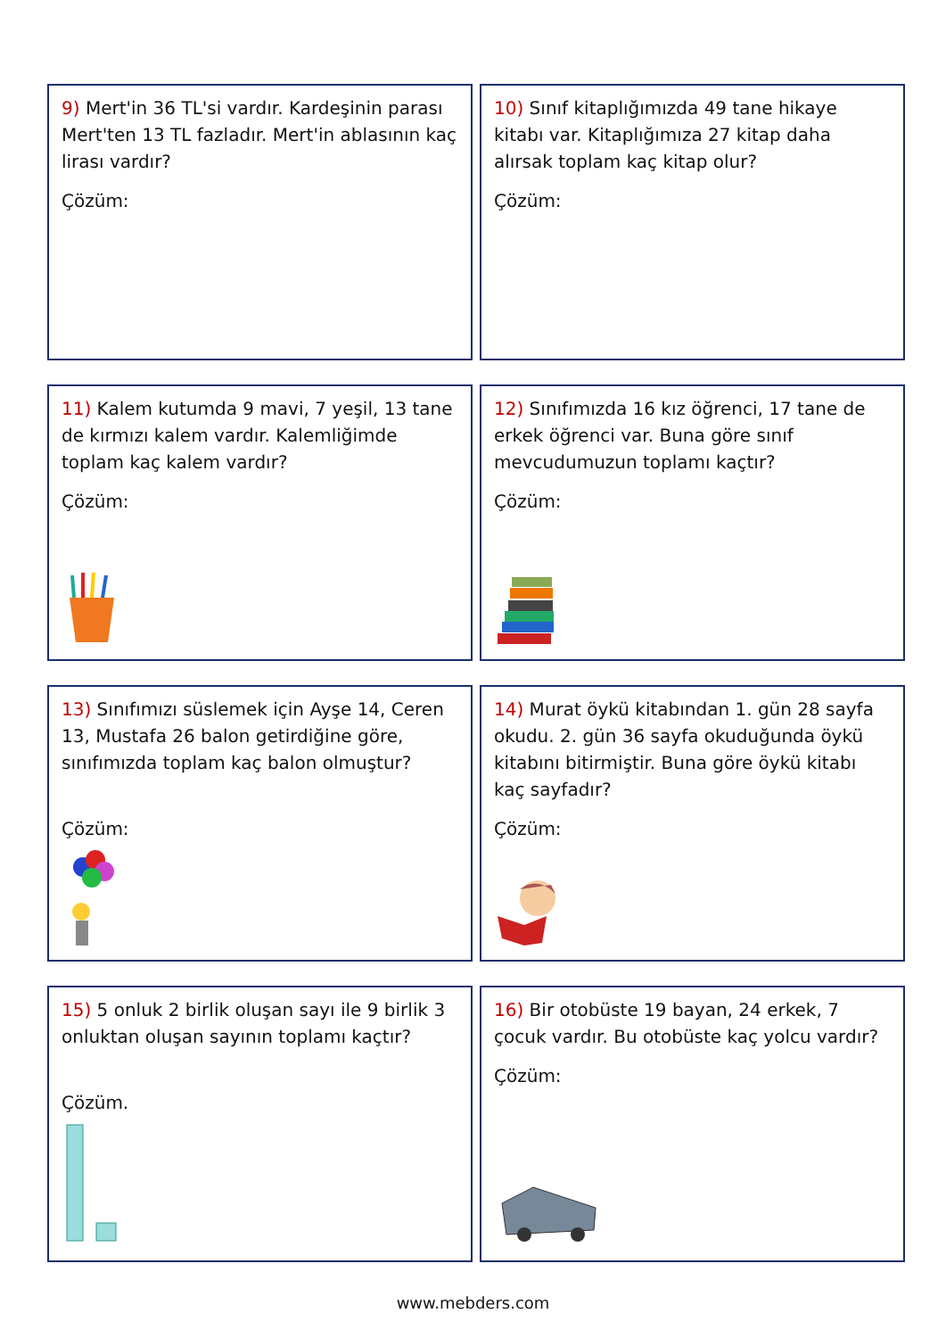9) Mert'in 36 TL'si vardır. Kardeşinin parası Mert'ten 13 TL fazladır. Mert'in ablasının kaç lirası vardır?
Çözüm:
10) Sınıf kitaplığımızda 49 tane hikaye kitabı var. Kitaplığımıza 27 kitap daha alırsak toplam kaç kitap olur?
Çözüm:
11) Kalem kutumda 9 mavi, 7 yeşil, 13 tane de kırmızı kalem vardır. Kalemliğimde toplam kaç kalem vardır?
Çözüm:
12) Sınıfımızda 16 kız öğrenci, 17 tane de erkek öğrenci var. Buna göre sınıf mevcudumuzun toplamı kaçtır?
Çözüm:
13) Sınıfımızı süslemek için Ayşe 14, Ceren 13, Mustafa 26 balon getirdiğine göre, sınıfımızda toplam kaç balon olmuştur?
Çözüm:
14) Murat öykü kitabından 1. gün 28 sayfa okudu. 2. gün 36 sayfa okuduğunda öykü kitabını bitirmiştir. Buna göre öykü kitabı kaç sayfadır?
Çözüm:
15) 5 onluk 2 birlik oluşan sayı ile 9 birlik 3 onluktan oluşan sayının toplamı kaçtır?
Çözüm.
16) Bir otobüste 19 bayan, 24 erkek, 7 çocuk vardır. Bu otobüste kaç yolcu vardır?
Çözüm:
www.mebders.com